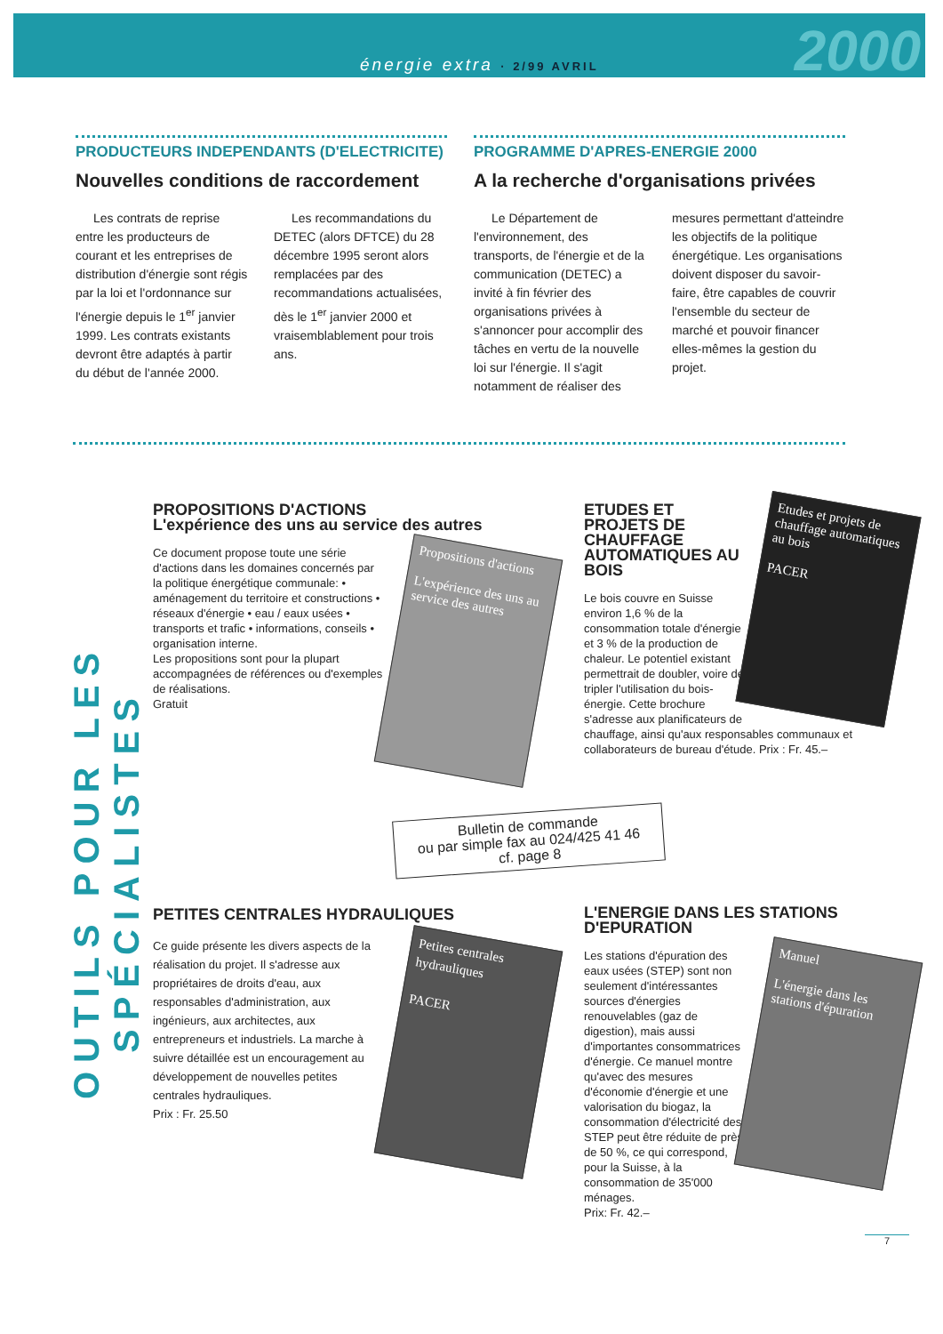énergie extra · 2/99 AVRIL
2000
PRODUCTEURS INDEPENDANTS (D'ELECTRICITE)
Nouvelles conditions de raccordement
Les contrats de reprise entre les producteurs de courant et les entreprises de distribution d'énergie sont régis par la loi et l'ordonnance sur l'énergie depuis le 1<sup>er</sup> janvier 1999. Les contrats existants devront être adaptés à partir du début de l'année 2000.
Les recommandations du DETEC (alors DFTCE) du 28 décembre 1995 seront alors remplacées par des recommandations actualisées, dès le 1<sup>er</sup> janvier 2000 et vraisemblablement pour trois ans.
PROGRAMME D'APRES-ENERGIE 2000
A la recherche d'organisations privées
Le Département de l'environnement, des transports, de l'énergie et de la communication (DETEC) a invité à fin février des organisations privées à s'annoncer pour accomplir des tâches en vertu de la nouvelle loi sur l'énergie. Il s'agit notamment de réaliser des
mesures permettant d'atteindre les objectifs de la politique énergétique. Les organisations doivent disposer du savoir-faire, être capables de couvrir l'ensemble du secteur de marché et pouvoir financer elles-mêmes la gestion du projet.
OUTILS POUR LES SPÉCIALISTES
PROPOSITIONS D'ACTIONS
L'expérience des uns au service des autres
Propositions d'actions
L'expérience des uns au service des autres
Ce document propose toute une série d'actions dans les domaines concernés par la politique énergétique communale: • aménagement du territoire et constructions • réseaux d'énergie • eau / eaux usées • transports et trafic • informations, conseils • organisation interne.
Les propositions sont pour la plupart accompagnées de références ou d'exemples de réalisations.
Gratuit
Etudes et projets de chauffage automatiques au bois
PACER
ETUDES ET PROJETS DE CHAUFFAGE AUTOMATIQUES AU BOIS
Le bois couvre en Suisse environ 1,6 % de la consommation totale d'énergie et 3 % de la production de chaleur. Le potentiel existant permettrait de doubler, voire de tripler l'utilisation du bois-énergie. Cette brochure s'adresse aux planificateurs de chauffage, ainsi qu'aux responsables communaux et collaborateurs de bureau d'étude. Prix : Fr. 45.–
Bulletin de commande
ou par simple fax au 024/425 41 46
cf. page 8
PETITES CENTRALES HYDRAULIQUES
Petites centrales hydrauliques
PACER
Ce guide présente les divers aspects de la réalisation du projet. Il s'adresse aux propriétaires de droits d'eau, aux responsables d'administration, aux ingénieurs, aux architectes, aux entrepreneurs et industriels. La marche à suivre détaillée est un encouragement au développement de nouvelles petites centrales hydrauliques.
Prix : Fr. 25.50
L'ENERGIE DANS LES STATIONS D'EPURATION
Manuel
L'énergie dans les stations d'épuration
Les stations d'épuration des eaux usées (STEP) sont non seulement d'intéressantes sources d'énergies renouvelables (gaz de digestion), mais aussi d'importantes consommatrices d'énergie. Ce manuel montre qu'avec des mesures d'économie d'énergie et une valorisation du biogaz, la consommation d'électricité des STEP peut être réduite de près de 50 %, ce qui correspond, pour la Suisse, à la consommation de 35'000 ménages.
Prix: Fr. 42.–
7